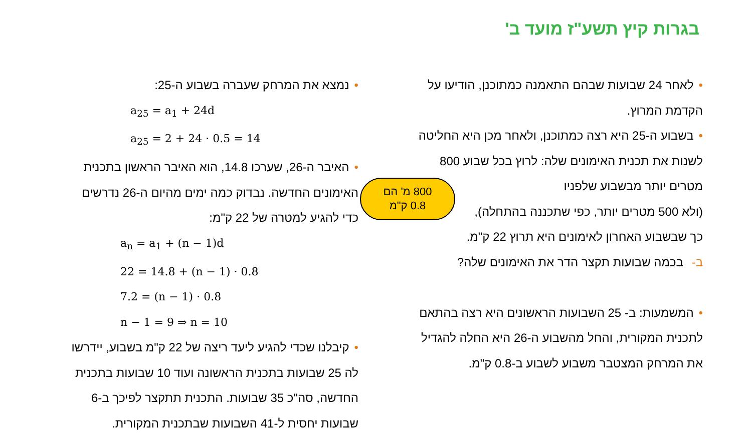בגרות קיץ תשע"ז מועד ב'
•לאחר 24 שבועות שבהם התאמנה כמתוכנן, הודיעו על
הקדמת המרוץ.
•בשבוע ה-25 היא רצה כמתוכנן, ולאחר מכן היא החליטה
לשנות את תכנית האימונים שלה: לרוץ בכל שבוע 800
מטרים יותר מבשבוע שלפניו
(ולא 500 מטרים יותר, כפי שתכננה בהתחלה),
כך שבשבוע האחרון לאימונים היא תרוץ 22 ק"מ.
ב- בכמה שבועות תקצר הדר את האימונים שלה?
•המשמעות: ב- 25 השבועות הראשונים היא רצה בהתאם
לתכנית המקורית, והחל מהשבוע ה-26 היא החלה להגדיל
את המרחק המצטבר משבוע לשבוע ב-0.8 ק"מ.
•נמצא את המרחק שעברה בשבוע ה-25:
a<sub>25</sub> = a<sub>1</sub> + 24d
a<sub>25</sub> = 2 + 24 · 0.5 = 14
•האיבר ה-26, שערכו 14.8, הוא האיבר הראשון בתכנית
האימונים החדשה. נבדוק כמה ימים מהיום ה-26 נדרשים
כדי להגיע למטרה של 22 ק"מ:
a<sub>n</sub> = a<sub>1</sub> + (n − 1)d
22 = 14.8 + (n − 1) · 0.8
7.2 = (n − 1) · 0.8
n − 1 = 9 ⇒ n = 10
•קיבלנו שכדי להגיע ליעד ריצה של 22 ק"מ בשבוע, יידרשו
לה 25 שבועות בתכנית הראשונה ועוד 10 שבועות בתכנית
החדשה, סה"כ 35 שבועות. התכנית תתקצר לפיכך ב-6
שבועות יחסית ל-41 השבועות שבתכנית המקורית.
800 מ' הם
0.8 ק"מ